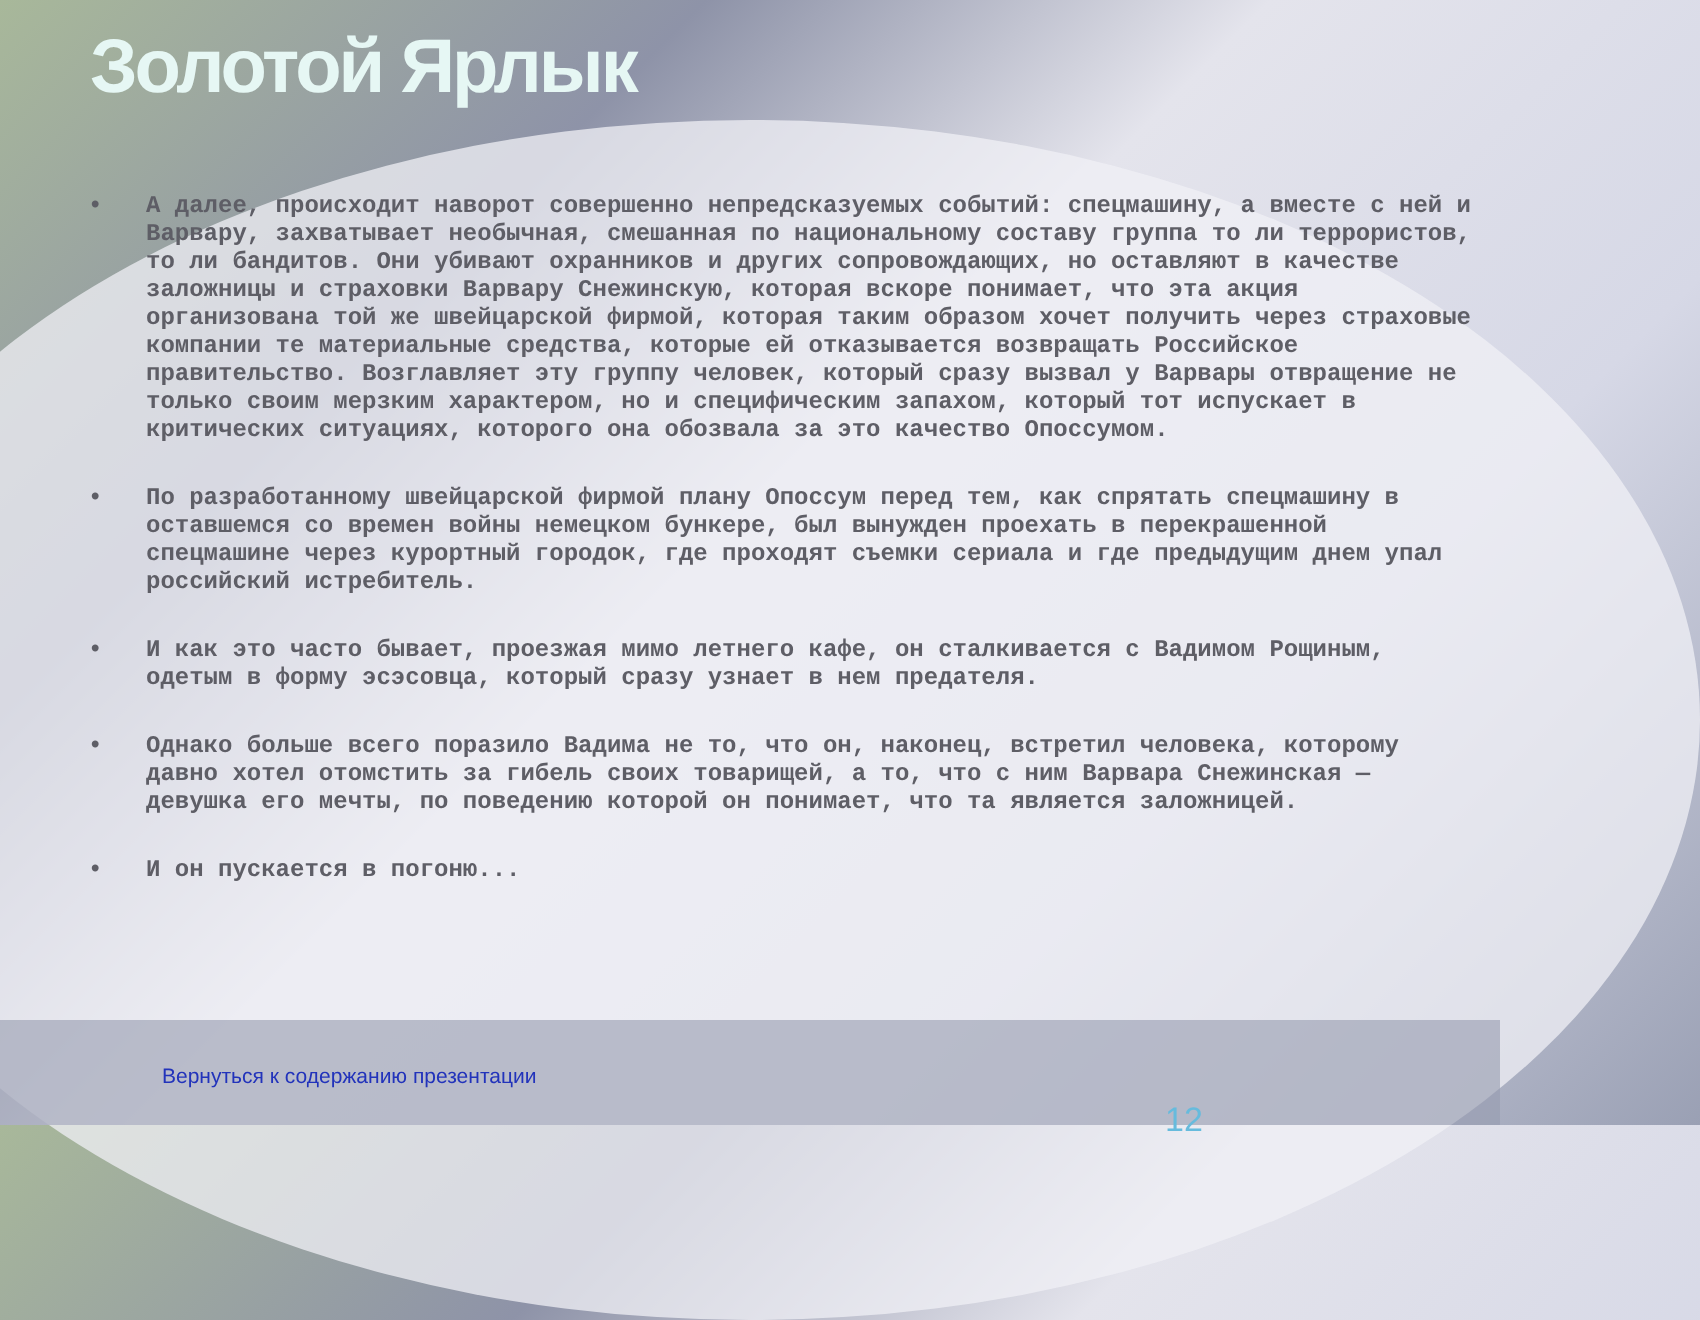Золотой Ярлык
• А далее, происходит наворот совершенно непредсказуемых событий: спецмашину, а вместе с ней и Варвару, захватывает необычная, смешанная по национальному составу группа то ли террористов, то ли бандитов. Они убивают охранников и других сопровождающих, но оставляют в качестве заложницы и страховки Варвару Снежинскую, которая вскоре понимает, что эта акция организована той же швейцарской фирмой, которая таким образом хочет получить через страховые компании те материальные средства, которые ей отказывается возвращать Российское правительство. Возглавляет эту группу человек, который сразу вызвал у Варвары отвращение не только своим мерзким характером, но и специфическим запахом, который тот испускает в критических ситуациях, которого она обозвала за это качество Опоссумом.
• По разработанному швейцарской фирмой плану Опоссум перед тем, как спрятать спецмашину в оставшемся со времен войны немецком бункере, был вынужден проехать в перекрашенной спецмашине через курортный городок, где проходят съемки сериала и где предыдущим днем упал российский истребитель.
• И как это часто бывает, проезжая мимо летнего кафе, он сталкивается с Вадимом Рощиным, одетым в форму эсэсовца, который сразу узнает в нем предателя.
• Однако больше всего поразило Вадима не то, что он, наконец, встретил человека, которому давно хотел отомстить за гибель своих товарищей, а то, что с ним Варвара Снежинская — девушка его мечты, по поведению которой он понимает, что та является заложницей.
• И он пускается в погоню...
Вернуться к содержанию презентации
12